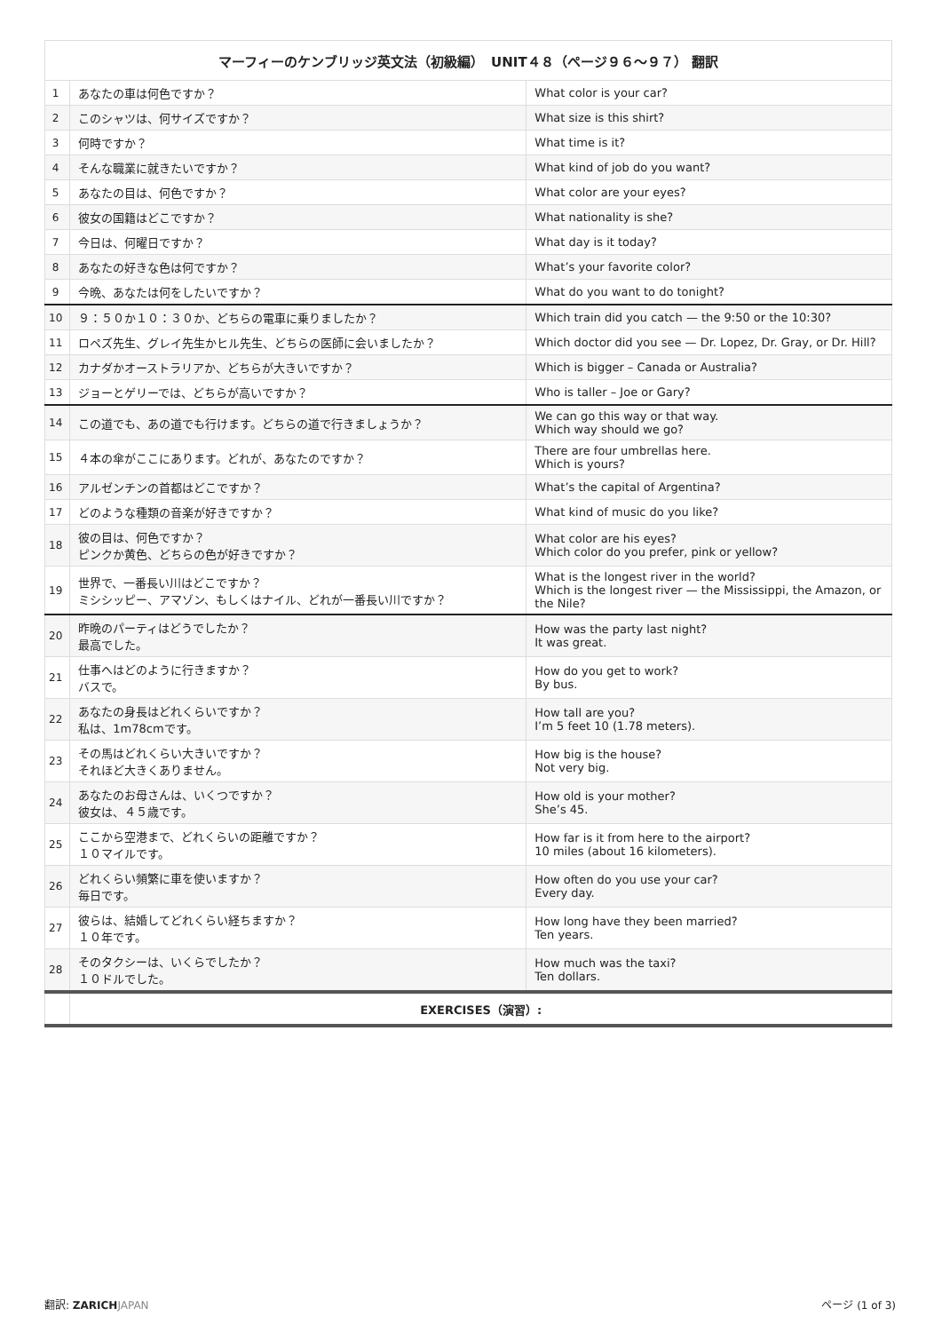| マーフィーのケンブリッジ英文法（初級編） UNIT４８（ページ９６〜９７） 翻訳 | | |
| --- | --- | --- |
| 1 | あなたの車は何色ですか？ | What color is your car? |
| 2 | このシャツは、何サイズですか？ | What size is this shirt? |
| 3 | 何時ですか？ | What time is it? |
| 4 | そんな職業に就きたいですか？ | What kind of job do you want? |
| 5 | あなたの目は、何色ですか？ | What color are your eyes? |
| 6 | 彼女の国籍はどこですか？ | What nationality is she? |
| 7 | 今日は、何曜日ですか？ | What day is it today? |
| 8 | あなたの好きな色は何ですか？ | What’s your favorite color? |
| 9 | 今晩、あなたは何をしたいですか？ | What do you want to do tonight? |
| 10 | ９：５０か１０：３０か、どちらの電車に乗りましたか？ | Which train did you catch — the 9:50 or the 10:30? |
| 11 | ロペズ先生、グレイ先生かヒル先生、どちらの医師に会いましたか？ | Which doctor did you see — Dr. Lopez, Dr. Gray, or Dr. Hill? |
| 12 | カナダかオーストラリアか、どちらが大きいですか？ | Which is bigger – Canada or Australia? |
| 13 | ジョーとゲリーでは、どちらが高いですか？ | Who is taller – Joe or Gary? |
| 14 | この道でも、あの道でも行けます。どちらの道で行きましょうか？ | We can go this way or that way. Which way should we go? |
| 15 | ４本の傘がここにあります。どれが、あなたのですか？ | There are four umbrellas here. Which is yours? |
| 16 | アルゼンチンの首都はどこですか？ | What’s the capital of Argentina? |
| 17 | どのような種類の音楽が好きですか？ | What kind of music do you like? |
| 18 | 彼の目は、何色ですか？ ピンクか黄色、どちらの色が好きですか？ | What color are his eyes? Which color do you prefer, pink or yellow? |
| 19 | 世界で、一番長い川はどこですか？ ミシシッピー、アマゾン、もしくはナイル、どれが一番長い川ですか？ | What is the longest river in the world? Which is the longest river — the Mississippi, the Amazon, or the Nile? |
| 20 | 昨晩のパーティはどうでしたか？ 最高でした。 | How was the party last night? It was great. |
| 21 | 仕事へはどのように行きますか？ バスで。 | How do you get to work? By bus. |
| 22 | あなたの身長はどれくらいですか？ 私は、1m78cmです。 | How tall are you? I’m 5 feet 10 (1.78 meters). |
| 23 | その馬はどれくらい大きいですか？ それほど大きくありません。 | How big is the house? Not very big. |
| 24 | あなたのお母さんは、いくつですか？ 彼女は、４５歳です。 | How old is your mother? She’s 45. |
| 25 | ここから空港まで、どれくらいの距離ですか？ １０マイルです。 | How far is it from here to the airport? 10 miles (about 16 kilometers). |
| 26 | どれくらい頻繁に車を使いますか？ 毎日です。 | How often do you use your car? Every day. |
| 27 | 彼らは、結婚してどれくらい経ちますか？ １０年です。 | How long have they been married? Ten years. |
| 28 | そのタクシーは、いくらでしたか？ １０ドルでした。 | How much was the taxi? Ten dollars. |
| | EXERCISES（演習）: | |
翻訳: ZARICH JAPAN ページ (1 of 3)